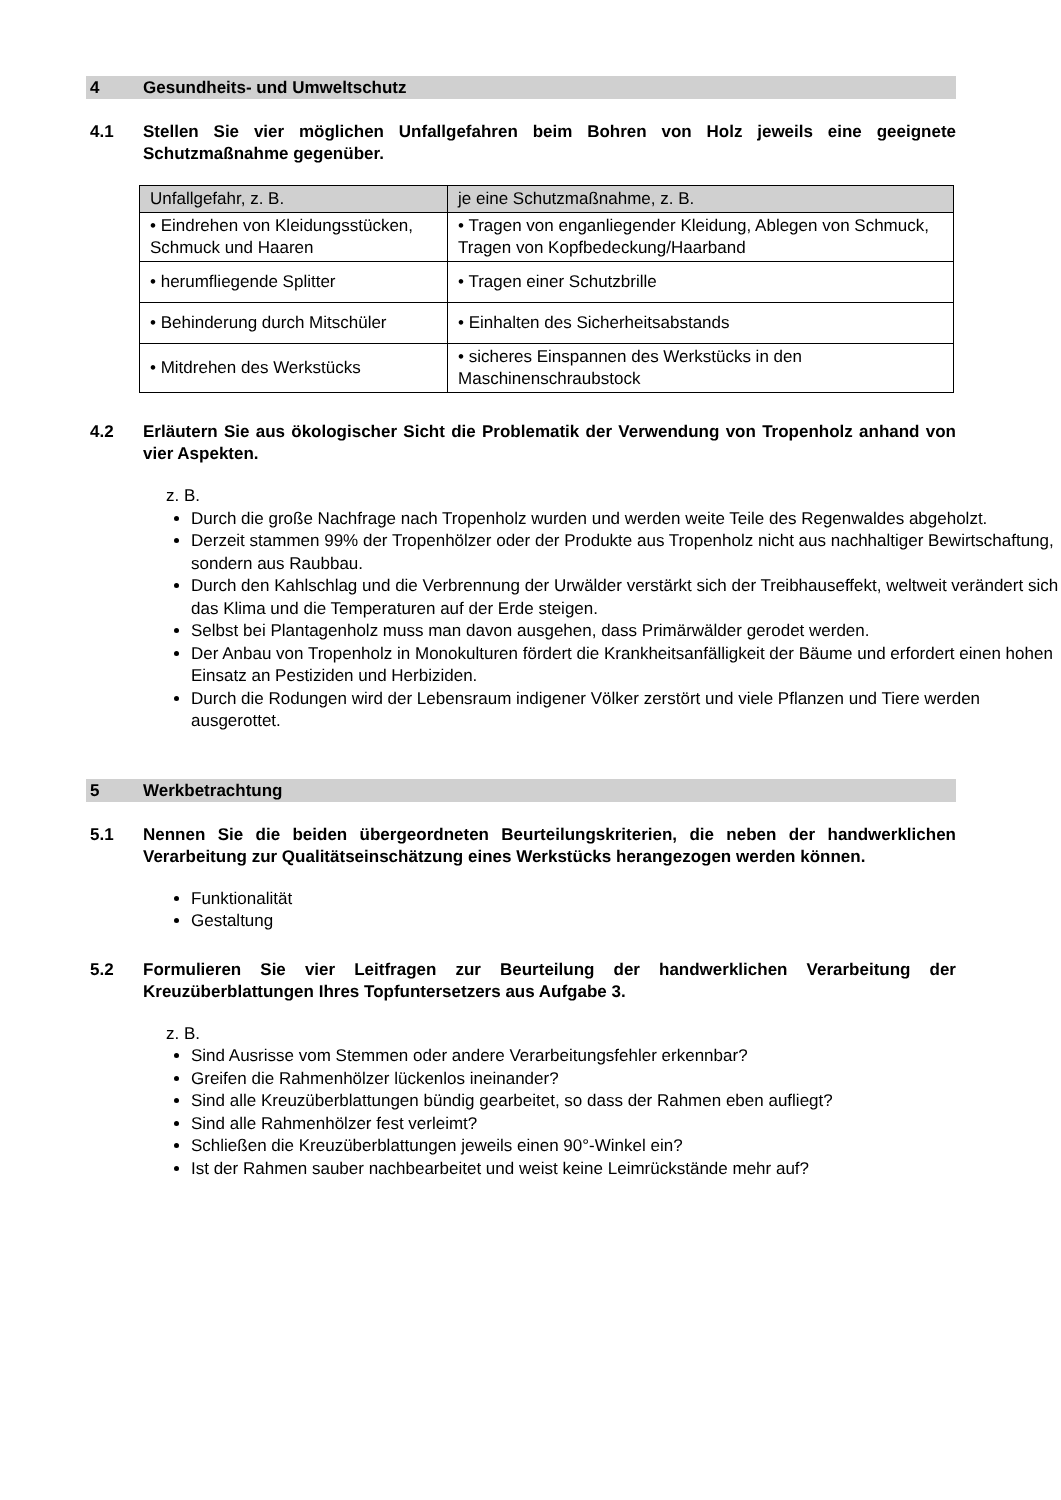4 Gesundheits- und Umweltschutz
4.1 Stellen Sie vier möglichen Unfallgefahren beim Bohren von Holz jeweils eine geeignete Schutzmaßnahme gegenüber.
| Unfallgefahr, z. B. | je eine Schutzmaßnahme, z. B. |
| --- | --- |
| • Eindrehen von Kleidungsstücken, Schmuck und Haaren | • Tragen von enganliegender Kleidung, Ablegen von Schmuck, Tragen von Kopfbedeckung/Haarband |
| • herumfliegende Splitter | • Tragen einer Schutzbrille |
| • Behinderung durch Mitschüler | • Einhalten des Sicherheitsabstands |
| • Mitdrehen des Werkstücks | • sicheres Einspannen des Werkstücks in den Maschinenschraubstock |
4.2 Erläutern Sie aus ökologischer Sicht die Problematik der Verwendung von Tropenholz anhand von vier Aspekten.
z. B.
Durch die große Nachfrage nach Tropenholz wurden und werden weite Teile des Regenwaldes abgeholzt.
Derzeit stammen 99% der Tropenhölzer oder der Produkte aus Tropenholz nicht aus nachhaltiger Bewirtschaftung, sondern aus Raubbau.
Durch den Kahlschlag und die Verbrennung der Urwälder verstärkt sich der Treibhauseffekt, weltweit verändert sich das Klima und die Temperaturen auf der Erde steigen.
Selbst bei Plantagenholz muss man davon ausgehen, dass Primärwälder gerodet werden.
Der Anbau von Tropenholz in Monokulturen fördert die Krankheitsanfälligkeit der Bäume und erfordert einen hohen Einsatz an Pestiziden und Herbiziden.
Durch die Rodungen wird der Lebensraum indigener Völker zerstört und viele Pflanzen und Tiere werden ausgerottet.
5 Werkbetrachtung
5.1 Nennen Sie die beiden übergeordneten Beurteilungskriterien, die neben der handwerklichen Verarbeitung zur Qualitätseinschätzung eines Werkstücks herangezogen werden können.
Funktionalität
Gestaltung
5.2 Formulieren Sie vier Leitfragen zur Beurteilung der handwerklichen Verarbeitung der Kreuzüberblattungen Ihres Topfuntersetzers aus Aufgabe 3.
z. B.
Sind Ausrisse vom Stemmen oder andere Verarbeitungsfehler erkennbar?
Greifen die Rahmenhölzer lückenlos ineinander?
Sind alle Kreuzüberblattungen bündig gearbeitet, so dass der Rahmen eben aufliegt?
Sind alle Rahmenhölzer fest verleimt?
Schließen die Kreuzüberblattungen jeweils einen 90°-Winkel ein?
Ist der Rahmen sauber nachbearbeitet und weist keine Leimrückstände mehr auf?